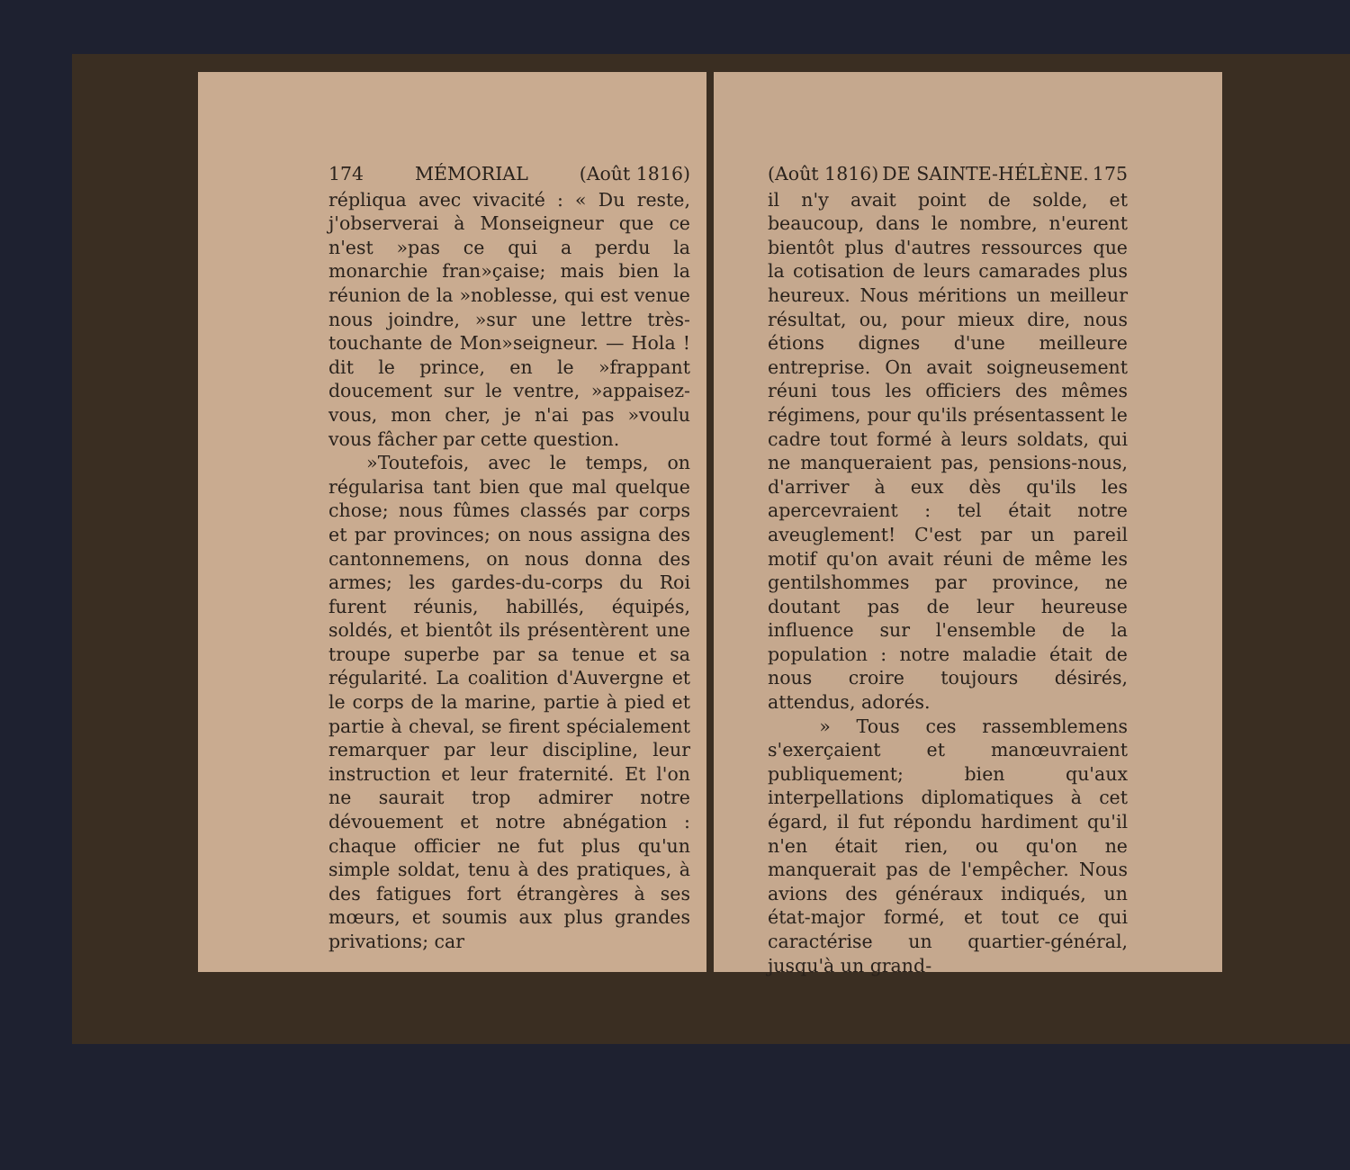174 MÉMORIAL (Août 1816)
répliqua avec vivacité : « Du reste, j'observerai à Monseigneur que ce n'est »pas ce qui a perdu la monarchie fran»çaise; mais bien la réunion de la »noblesse, qui est venue nous joindre, »sur une lettre très-touchante de Mon»seigneur. — Hola ! dit le prince, en le »frappant doucement sur le ventre, »appaisez-vous, mon cher, je n'ai pas »voulu vous fâcher par cette question.
»Toutefois, avec le temps, on régularisa tant bien que mal quelque chose; nous fûmes classés par corps et par provinces; on nous assigna des cantonnemens, on nous donna des armes; les gardes-du-corps du Roi furent réunis, habillés, équipés, soldés, et bientôt ils présentèrent une troupe superbe par sa tenue et sa régularité. La coalition d'Auvergne et le corps de la marine, partie à pied et partie à cheval, se firent spécialement remarquer par leur discipline, leur instruction et leur fraternité. Et l'on ne saurait trop admirer notre dévouement et notre abnégation : chaque officier ne fut plus qu'un simple soldat, tenu à des pratiques, à des fatigues fort étrangères à ses mœurs, et soumis aux plus grandes privations; car
(Août 1816) DE SAINTE-HÉLÈNE. 175
il n'y avait point de solde, et beaucoup, dans le nombre, n'eurent bientôt plus d'autres ressources que la cotisation de leurs camarades plus heureux. Nous méritions un meilleur résultat, ou, pour mieux dire, nous étions dignes d'une meilleure entreprise. On avait soigneusement réuni tous les officiers des mêmes régimens, pour qu'ils présentassent le cadre tout formé à leurs soldats, qui ne manqueraient pas, pensions-nous, d'arriver à eux dès qu'ils les apercevraient : tel était notre aveuglement! C'est par un pareil motif qu'on avait réuni de même les gentilshommes par province, ne doutant pas de leur heureuse influence sur l'ensemble de la population : notre maladie était de nous croire toujours désirés, attendus, adorés.
» Tous ces rassemblemens s'exerçaient et manœuvraient publiquement; bien qu'aux interpellations diplomatiques à cet égard, il fut répondu hardiment qu'il n'en était rien, ou qu'on ne manquerait pas de l'empêcher. Nous avions des généraux indiqués, un état-major formé, et tout ce qui caractérise un quartier-général, jusqu'à un grand-